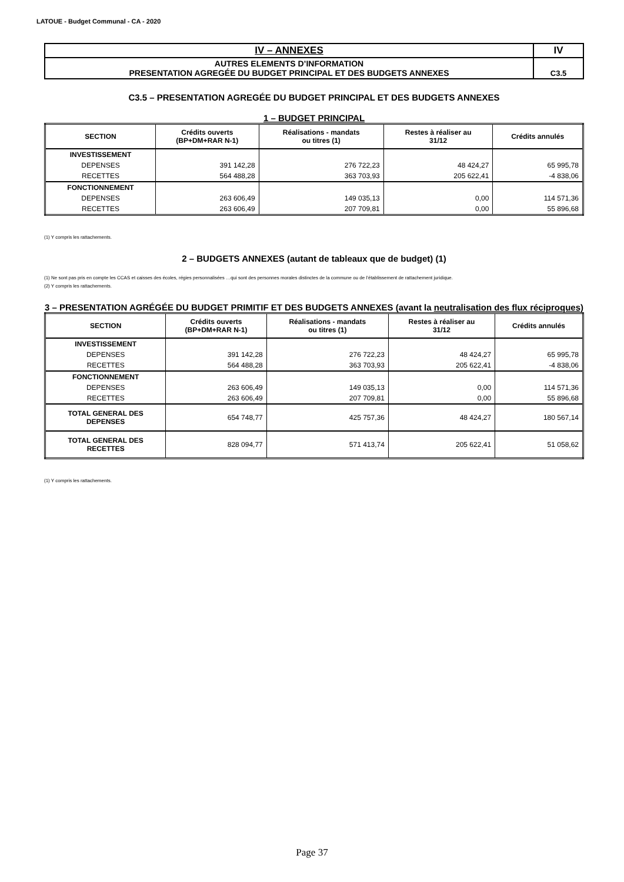LATOUE - Budget Communal - CA - 2020
| IV – ANNEXES | IV |
| AUTRES ELEMENTS D’INFORMATION PRESENTATION AGREGÉE DU BUDGET PRINCIPAL ET DES BUDGETS ANNEXES | C3.5 |
C3.5 – PRESENTATION AGREGÉE DU BUDGET PRINCIPAL ET DES BUDGETS ANNEXES
1 – BUDGET PRINCIPAL
| SECTION | Crédits ouverts (BP+DM+RAR N-1) | Réalisations - mandats ou titres (1) | Restes à réaliser au 31/12 | Crédits annulés |
| --- | --- | --- | --- | --- |
| INVESTISSEMENT | | | | |
| DEPENSES | 391 142,28 | 276 722,23 | 48 424,27 | 65 995,78 |
| RECETTES | 564 488,28 | 363 703,93 | 205 622,41 | -4 838,06 |
| FONCTIONNEMENT | | | | |
| DEPENSES | 263 606,49 | 149 035,13 | 0,00 | 114 571,36 |
| RECETTES | 263 606,49 | 207 709,81 | 0,00 | 55 896,68 |
(1) Y compris les rattachements.
2 – BUDGETS ANNEXES (autant de tableaux que de budget) (1)
(1) Ne sont pas pris en compte les CCAS et caisses des écoles, régies personnalisées …qui sont des personnes morales distinctes de la commune ou de l’établissement de rattachement juridique.
(2) Y compris les rattachements.
3 – PRESENTATION AGRÉGÉE DU BUDGET PRIMITIF ET DES BUDGETS ANNEXES (avant la neutralisation des flux réciproques)
| SECTION | Crédits ouverts (BP+DM+RAR N-1) | Réalisations - mandats ou titres (1) | Restes à réaliser au 31/12 | Crédits annulés |
| --- | --- | --- | --- | --- |
| INVESTISSEMENT | | | | |
| DEPENSES | 391 142,28 | 276 722,23 | 48 424,27 | 65 995,78 |
| RECETTES | 564 488,28 | 363 703,93 | 205 622,41 | -4 838,06 |
| FONCTIONNEMENT | | | | |
| DEPENSES | 263 606,49 | 149 035,13 | 0,00 | 114 571,36 |
| RECETTES | 263 606,49 | 207 709,81 | 0,00 | 55 896,68 |
| TOTAL GENERAL DES DEPENSES | 654 748,77 | 425 757,36 | 48 424,27 | 180 567,14 |
| TOTAL GENERAL DES RECETTES | 828 094,77 | 571 413,74 | 205 622,41 | 51 058,62 |
(1) Y compris les rattachements.
Page 37